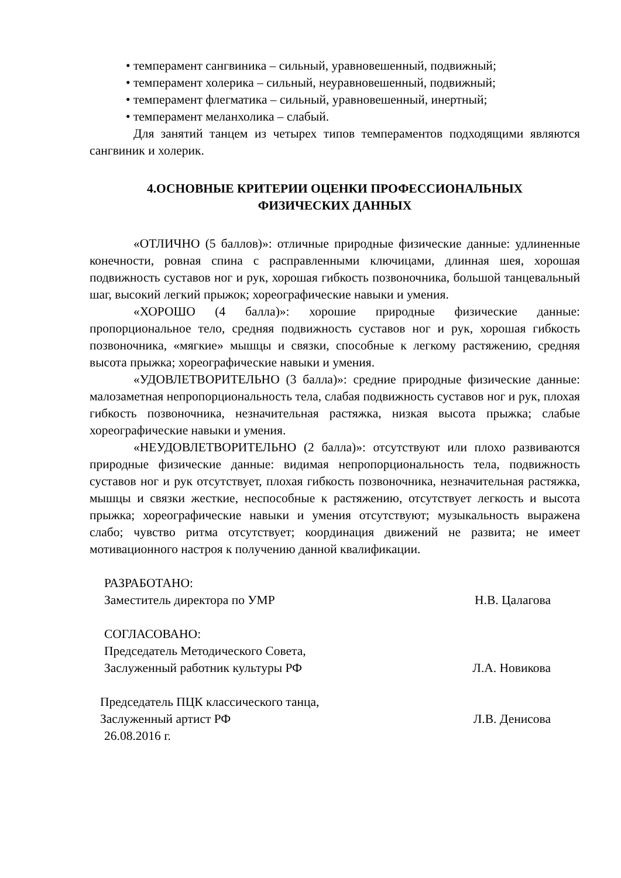• темперамент сангвиника – сильный, уравновешенный, подвижный;
• темперамент холерика – сильный, неуравновешенный, подвижный;
• темперамент флегматика – сильный, уравновешенный, инертный;
• темперамент меланхолика – слабый.
Для занятий танцем из четырех типов темпераментов подходящими являются сангвиник и холерик.
4.ОСНОВНЫЕ КРИТЕРИИ ОЦЕНКИ ПРОФЕССИОНАЛЬНЫХ
ФИЗИЧЕСКИХ ДАННЫХ
«ОТЛИЧНО (5 баллов)»: отличные природные физические данные: удлиненные конечности, ровная спина с расправленными ключицами, длинная шея, хорошая подвижность суставов ног и рук, хорошая гибкость позвоночника, большой танцевальный шаг, высокий легкий прыжок; хореографические навыки и умения.
«ХОРОШО (4 балла)»: хорошие природные физические данные: пропорциональное тело, средняя подвижность суставов ног и рук, хорошая гибкость позвоночника, «мягкие» мышцы и связки, способные к легкому растяжению, средняя высота прыжка; хореографические навыки и умения.
«УДОВЛЕТВОРИТЕЛЬНО (3 балла)»: средние природные физические данные: малозаметная непропорциональность тела, слабая подвижность суставов ног и рук, плохая гибкость позвоночника, незначительная растяжка, низкая высота прыжка; слабые хореографические навыки и умения.
«НЕУДОВЛЕТВОРИТЕЛЬНО (2 балла)»: отсутствуют или плохо развиваются природные физические данные: видимая непропорциональность тела, подвижность суставов ног и рук отсутствует, плохая гибкость позвоночника, незначительная растяжка, мышцы и связки жесткие, неспособные к растяжению, отсутствует легкость и высота прыжка; хореографические навыки и умения отсутствуют; музыкальность выражена слабо; чувство ритма отсутствует; координация движений не развита; не имеет мотивационного настроя к получению данной квалификации.
РАЗРАБОТАНО:
Заместитель директора по УМР Н.В. Цалагова
СОГЛАСОВАНО:
Председатель Методического Совета,
Заслуженный работник культуры РФ Л.А. Новикова
Председатель ПЦК классического танца,
Заслуженный артист РФ Л.В. Денисова
26.08.2016 г.